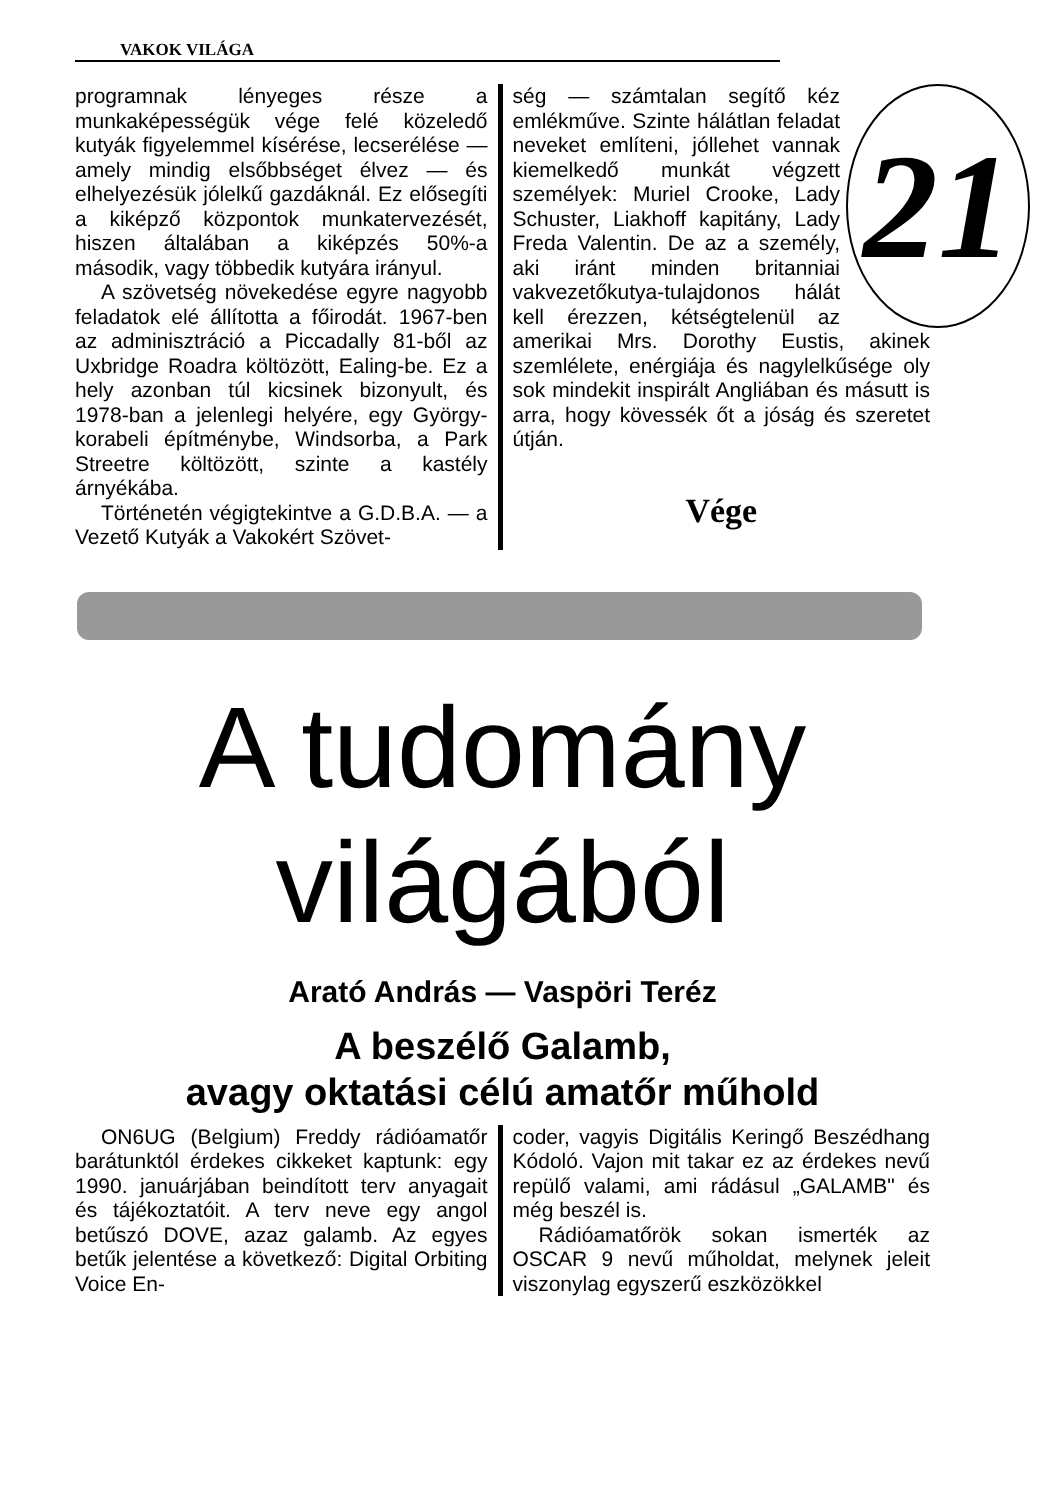VAKOK VILÁGA
programnak lényeges része a munkaképességük vége felé közeledő kutyák figyelemmel kísérése, lecserélése — amely mindig elsőbbséget élvez — és elhelyezésük jólelkű gazdáknál. Ez elősegíti a kiképző központok munkatervezését, hiszen általában a kiképzés 50%-a második, vagy többedik kutyára irányul.
A szövetség növekedése egyre nagyobb feladatok elé állította a főirodát. 1967-ben az adminisztráció a Piccadally 81-ből az Uxbridge Roadra költözött, Ealing-be. Ez a hely azonban túl kicsinek bizonyult, és 1978-ban a jelenlegi helyére, egy György-korabeli építménybe, Windsorba, a Park Streetre költözött, szinte a kastély árnyékába.
Történetén végigtekintve a G.D.B.A. — a Vezető Kutyák a Vakokért Szövet-
21
ség — számtalan segítő kéz emlékműve. Szinte hálátlan feladat neveket említeni, jóllehet vannak kiemelkedő munkát végzett személyek: Muriel Crooke, Lady Schuster, Liakhoff kapitány, Lady Freda Valentin. De az a személy, aki iránt minden britanniai vakvezetőkutya-tulajdonos hálát kell érezzen, kétségtelenül az amerikai Mrs. Dorothy Eustis, akinek szemlélete, enérgiája és nagylelkűsége oly sok mindekit inspirált Angliában és másutt is arra, hogy kövessék őt a jóság és szeretet útján.
Vége
A tudomány
világából
Arató András — Vaspöri Teréz
A beszélő Galamb,
avagy oktatási célú amatőr műhold
ON6UG (Belgium) Freddy rádióamatőr barátunktól érdekes cikkeket kaptunk: egy 1990. januárjában beindított terv anyagait és tájékoztatóit. A terv neve egy angol betűszó DOVE, azaz galamb. Az egyes betűk jelentése a következő: Digital Orbiting Voice En-
coder, vagyis Digitális Keringő Beszédhang Kódoló. Vajon mit takar ez az érdekes nevű repülő valami, ami rádásul „GALAMB" és még beszél is.
Rádióamatőrök sokan ismerték az OSCAR 9 nevű műholdat, melynek jeleit viszonylag egyszerű eszközökkel